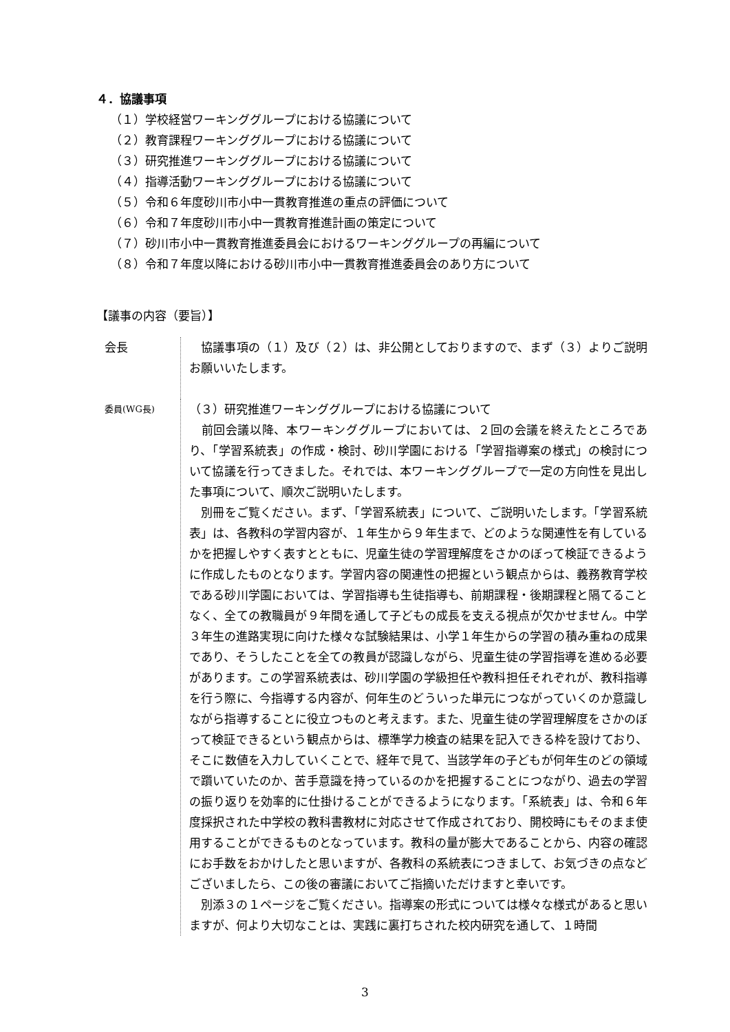４．協議事項
（１）学校経営ワーキンググループにおける協議について
（２）教育課程ワーキンググループにおける協議について
（３）研究推進ワーキンググループにおける協議について
（４）指導活動ワーキンググループにおける協議について
（５）令和６年度砂川市小中一貫教育推進の重点の評価について
（６）令和７年度砂川市小中一貫教育推進計画の策定について
（７）砂川市小中一貫教育推進委員会におけるワーキンググループの再編について
（８）令和７年度以降における砂川市小中一貫教育推進委員会のあり方について
【議事の内容（要旨）】
会長 　協議事項の（１）及び（２）は、非公開としておりますので、まず（３）よりご説明お願いいたします。
委員(WG長)
（３）研究推進ワーキンググループにおける協議について
　前回会議以降、本ワーキンググループにおいては、２回の会議を終えたところであり、「学習系統表」の作成・検討、砂川学園における「学習指導案の様式」の検討について協議を行ってきました。それでは、本ワーキンググループで一定の方向性を見出した事項について、順次ご説明いたします。
　別冊をご覧ください。まず、「学習系統表」について、ご説明いたします。「学習系統表」は、各教科の学習内容が、１年生から９年生まで、どのような関連性を有しているかを把握しやすく表すとともに、児童生徒の学習理解度をさかのぼって検証できるように作成したものとなります。学習内容の関連性の把握という観点からは、義務教育学校である砂川学園においては、学習指導も生徒指導も、前期課程・後期課程と隔てることなく、全ての教職員が９年間を通して子どもの成長を支える視点が欠かせません。中学３年生の進路実現に向けた様々な試験結果は、小学１年生からの学習の積み重ねの成果であり、そうしたことを全ての教員が認識しながら、児童生徒の学習指導を進める必要があります。この学習系統表は、砂川学園の学級担任や教科担任それぞれが、教科指導を行う際に、今指導する内容が、何年生のどういった単元につながっていくのか意識しながら指導することに役立つものと考えます。また、児童生徒の学習理解度をさかのぼって検証できるという観点からは、標準学力検査の結果を記入できる枠を設けており、そこに数値を入力していくことで、経年で見て、当該学年の子どもが何年生のどの領域で躓いていたのか、苦手意識を持っているのかを把握することにつながり、過去の学習の振り返りを効率的に仕掛けることができるようになります。「系統表」は、令和６年度採択された中学校の教科書教材に対応させて作成されており、開校時にもそのまま使用することができるものとなっています。教科の量が膨大であることから、内容の確認にお手数をおかけしたと思いますが、各教科の系統表につきまして、お気づきの点などございましたら、この後の審議においてご指摘いただけますと幸いです。
　別添３の１ページをご覧ください。指導案の形式については様々な様式があると思いますが、何より大切なことは、実践に裏打ちされた校内研究を通して、１時間
3